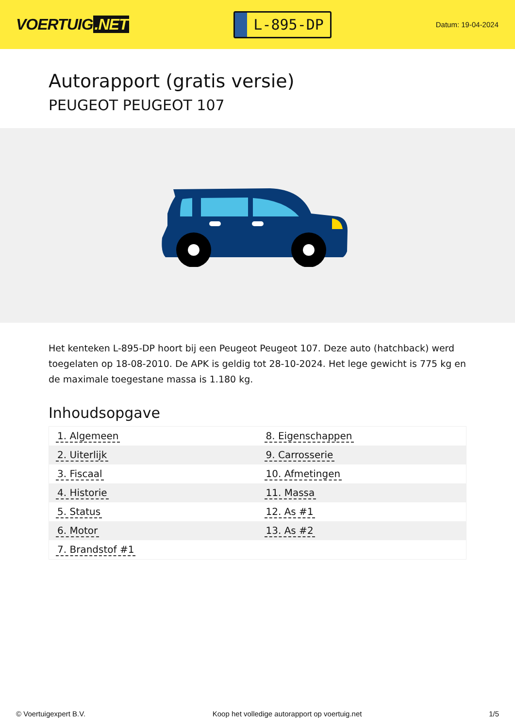VOERTUIG.NET
L-895-DP
Datum: 19-04-2024
Autorapport (gratis versie)
PEUGEOT PEUGEOT 107
Het kenteken L-895-DP hoort bij een Peugeot Peugeot 107. Deze auto (hatchback) werd toegelaten op 18-08-2010. De APK is geldig tot 28-10-2024. Het lege gewicht is 775 kg en de maximale toegestane massa is 1.180 kg.
Inhoudsopgave
| 1. Algemeen | 8. Eigenschappen |
| 2. Uiterlijk | 9. Carrosserie |
| 3. Fiscaal | 10. Afmetingen |
| 4. Historie | 11. Massa |
| 5. Status | 12. As #1 |
| 6. Motor | 13. As #2 |
| 7. Brandstof #1 | |
© Voertuigexpert B.V. Koop het volledige autorapport op voertuig.net
1/5